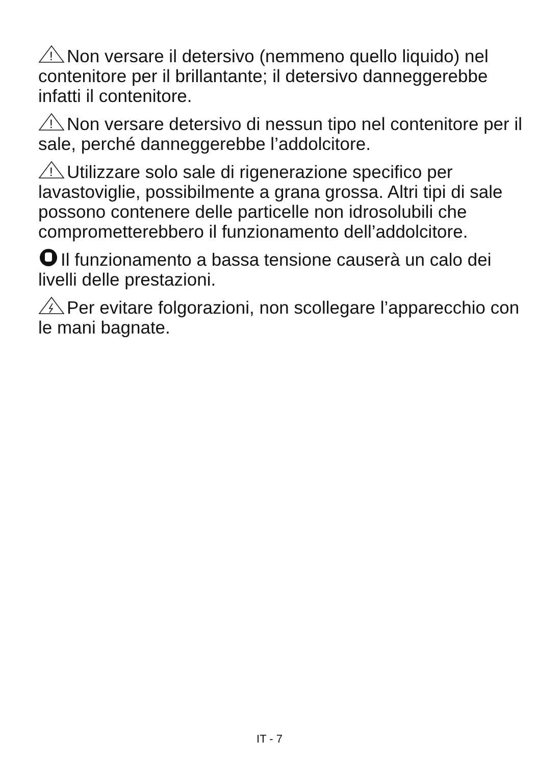!
Non versare il detersivo (nemmeno quello liquido) nel contenitore per il brillantante; il detersivo danneggerebbe infatti il contenitore.
!
Non versare detersivo di nessun tipo nel contenitore per il sale, perché danneggerebbe l’addolcitore.
!
Utilizzare solo sale di rigenerazione specifico per lavastoviglie, possibilmente a grana grossa. Altri tipi di sale possono contenere delle particelle non idrosolubili che comprometterebbero il funzionamento dell’addolcitore.
Il funzionamento a bassa tensione causerà un calo dei livelli delle prestazioni.
Per evitare folgorazioni, non scollegare l’apparecchio con le mani bagnate.
IT - 7